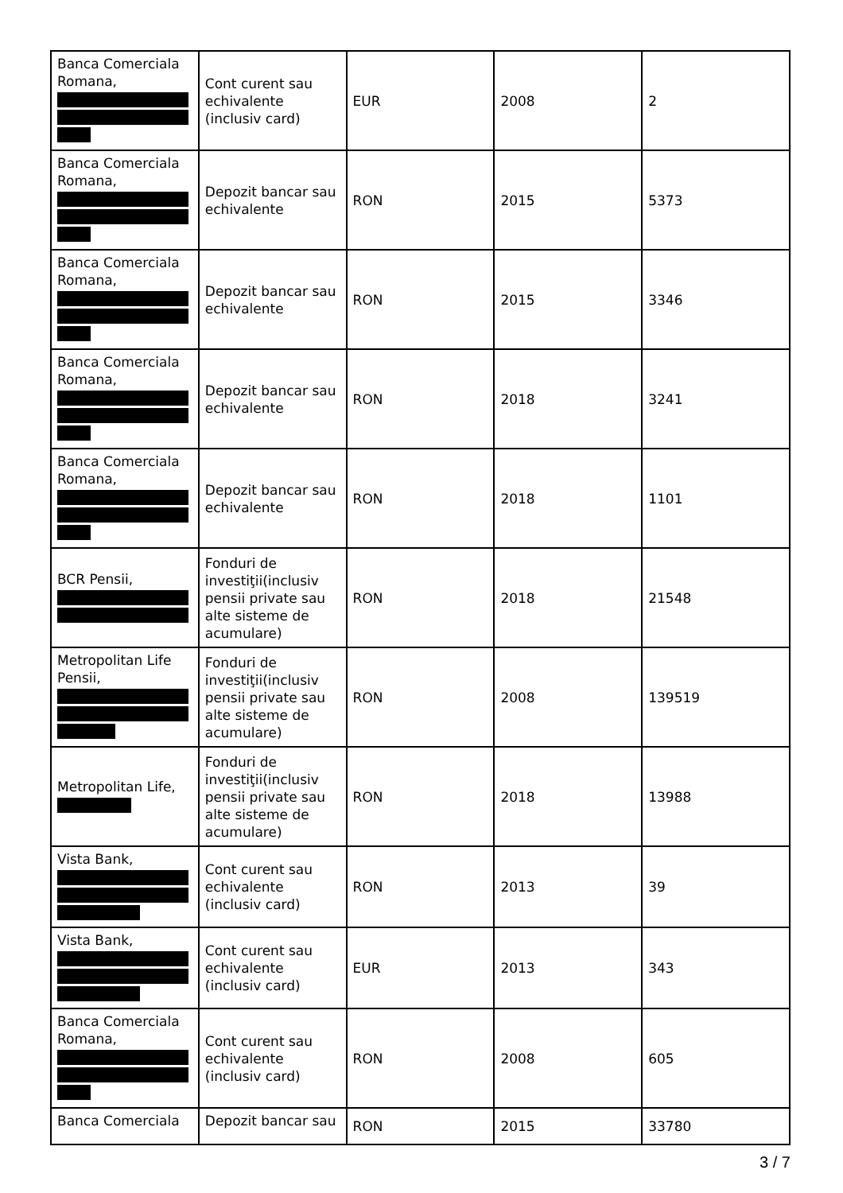| Banca Comerciala Romana, | Cont curent sau echivalente (inclusiv card) | EUR | 2008 | 2 |
| Banca Comerciala Romana, | Depozit bancar sau echivalente | RON | 2015 | 5373 |
| Banca Comerciala Romana, | Depozit bancar sau echivalente | RON | 2015 | 3346 |
| Banca Comerciala Romana, | Depozit bancar sau echivalente | RON | 2018 | 3241 |
| Banca Comerciala Romana, | Depozit bancar sau echivalente | RON | 2018 | 1101 |
| BCR Pensii, | Fonduri de investiţii(inclusiv pensii private sau alte sisteme de acumulare) | RON | 2018 | 21548 |
| Metropolitan Life Pensii, | Fonduri de investiţii(inclusiv pensii private sau alte sisteme de acumulare) | RON | 2008 | 139519 |
| Metropolitan Life, | Fonduri de investiţii(inclusiv pensii private sau alte sisteme de acumulare) | RON | 2018 | 13988 |
| Vista Bank, | Cont curent sau echivalente (inclusiv card) | RON | 2013 | 39 |
| Vista Bank, | Cont curent sau echivalente (inclusiv card) | EUR | 2013 | 343 |
| Banca Comerciala Romana, | Cont curent sau echivalente (inclusiv card) | RON | 2008 | 605 |
| Banca Comerciala | Depozit bancar sau | RON | 2015 | 33780 |
3 / 7